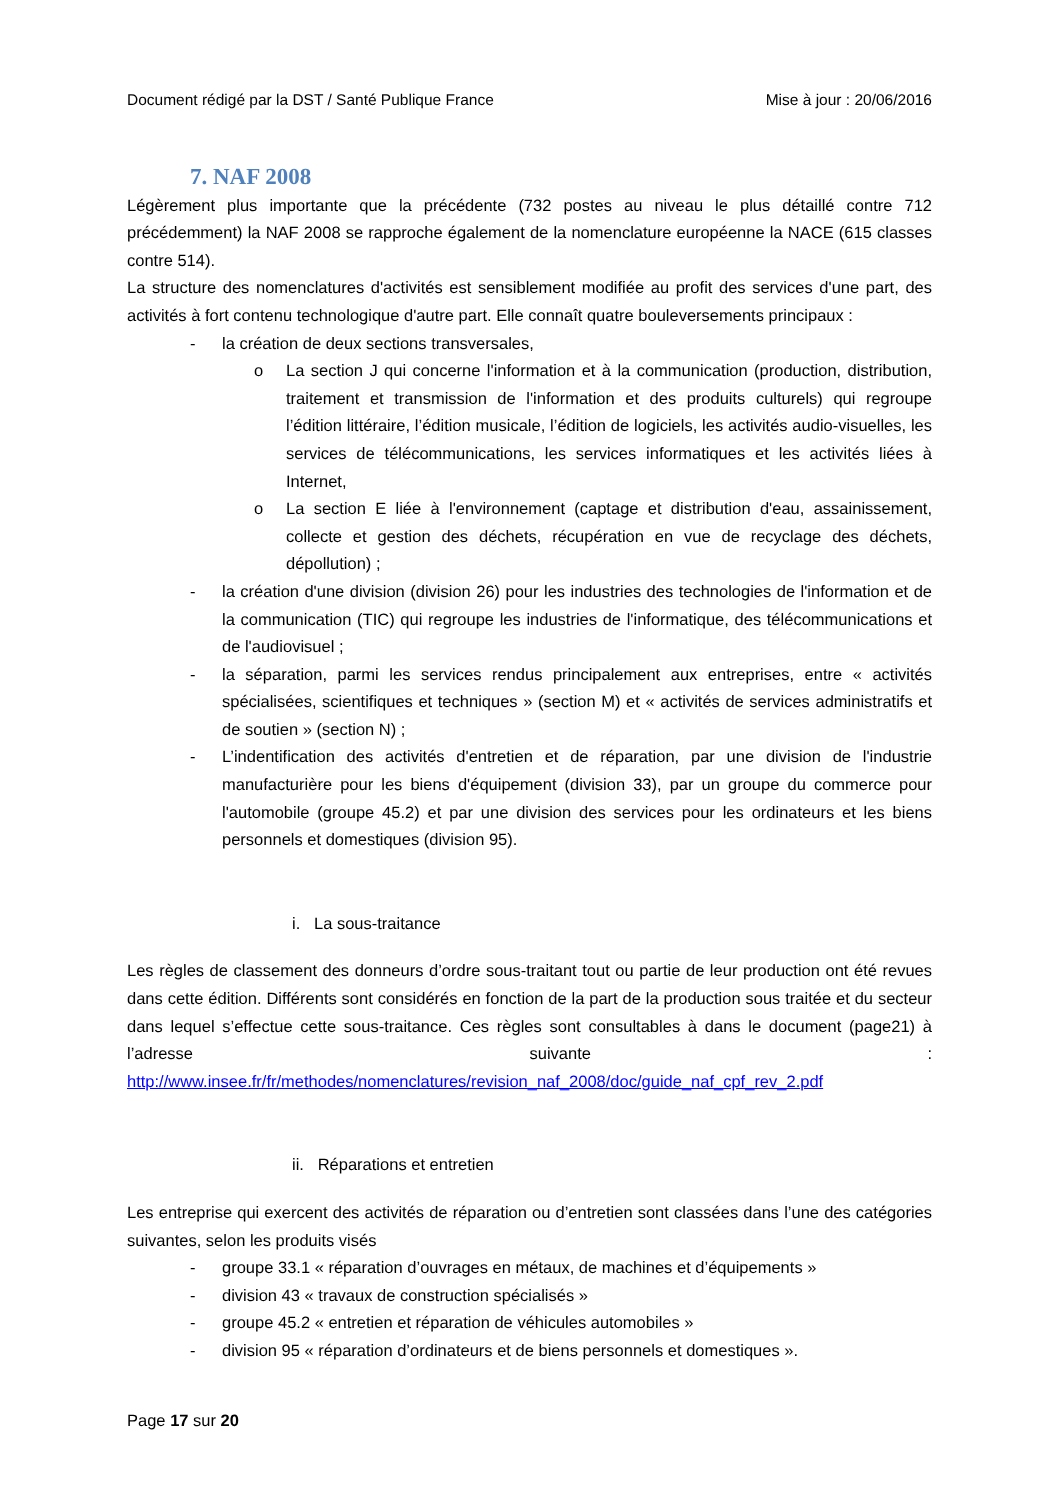Document rédigé par la DST / Santé Publique France Mise à jour : 20/06/2016
7. NAF 2008
Légèrement plus importante que la précédente (732 postes au niveau le plus détaillé contre 712 précédemment) la NAF 2008 se rapproche également de la nomenclature européenne la NACE (615 classes contre 514).
La structure des nomenclatures d'activités est sensiblement modifiée au profit des services d'une part, des activités à fort contenu technologique d'autre part. Elle connaît quatre bouleversements principaux :
- la création de deux sections transversales,
o La section J qui concerne l'information et à la communication (production, distribution, traitement et transmission de l'information et des produits culturels) qui regroupe l’édition littéraire, l’édition musicale, l’édition de logiciels, les activités audio-visuelles, les services de télécommunications, les services informatiques et les activités liées à Internet,
o La section E liée à l'environnement (captage et distribution d'eau, assainissement, collecte et gestion des déchets, récupération en vue de recyclage des déchets, dépollution) ;
- la création d'une division (division 26) pour les industries des technologies de l'information et de la communication (TIC) qui regroupe les industries de l'informatique, des télécommunications et de l'audiovisuel ;
- la séparation, parmi les services rendus principalement aux entreprises, entre « activités spécialisées, scientifiques et techniques » (section M) et « activités de services administratifs et de soutien » (section N) ;
- L’indentification des activités d'entretien et de réparation, par une division de l'industrie manufacturière pour les biens d'équipement (division 33), par un groupe du commerce pour l'automobile (groupe 45.2) et par une division des services pour les ordinateurs et les biens personnels et domestiques (division 95).
i. La sous-traitance
Les règles de classement des donneurs d’ordre sous-traitant tout ou partie de leur production ont été revues dans cette édition. Différents sont considérés en fonction de la part de la production sous traitée et du secteur dans lequel s’effectue cette sous-traitance. Ces règles sont consultables à dans le document (page21) à l’adresse suivante : http://www.insee.fr/fr/methodes/nomenclatures/revision_naf_2008/doc/guide_naf_cpf_rev_2.pdf
ii. Réparations et entretien
Les entreprise qui exercent des activités de réparation ou d’entretien sont classées dans l’une des catégories suivantes, selon les produits visés
- groupe 33.1 « réparation d’ouvrages en métaux, de machines et d’équipements »
- division 43 « travaux de construction spécialisés »
- groupe 45.2 « entretien et réparation de véhicules automobiles »
- division 95 « réparation d’ordinateurs et de biens personnels et domestiques ».
Page 17 sur 20